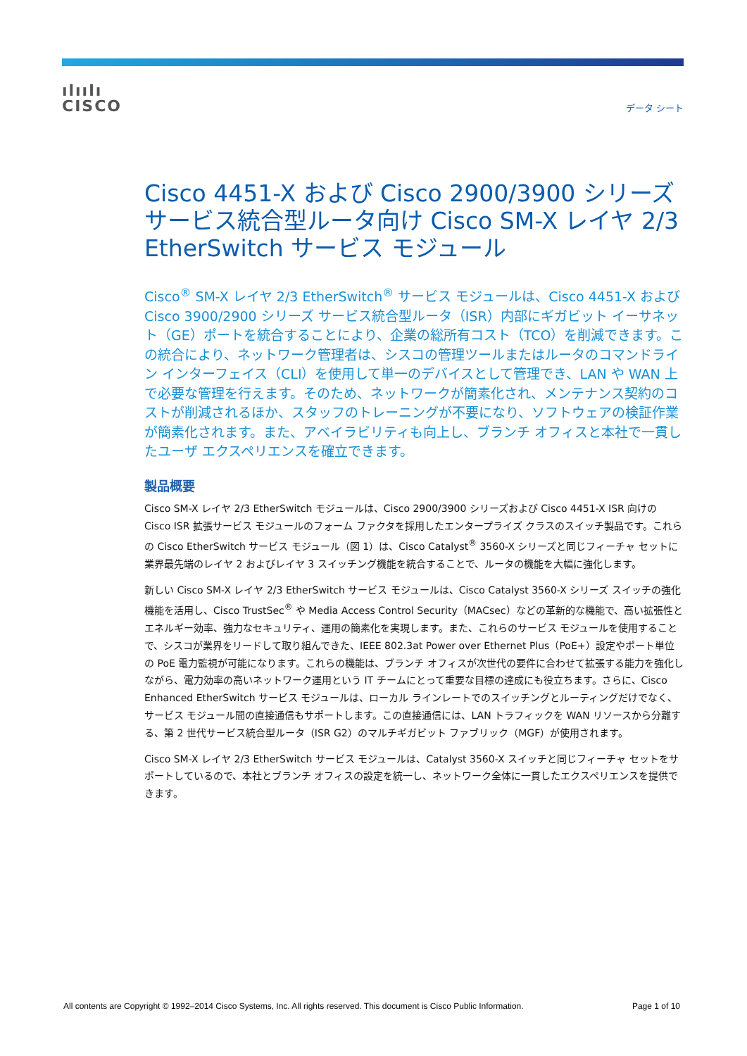ılıılı
CISCO
データ シート
Cisco 4451-X および Cisco 2900/3900 シリーズ サービス統合型ルータ向け Cisco SM-X レイヤ 2/3 EtherSwitch サービス モジュール
Cisco<sup>®</sup> SM-X レイヤ 2/3 EtherSwitch<sup>®</sup> サービス モジュールは、Cisco 4451-X および Cisco 3900/2900 シリーズ サービス統合型ルータ（ISR）内部にギガビット イーサネット（GE）ポートを統合することにより、企業の総所有コスト（TCO）を削減できます。この統合により、ネットワーク管理者は、シスコの管理ツールまたはルータのコマンドライン インターフェイス（CLI）を使用して単一のデバイスとして管理でき、LAN や WAN 上で必要な管理を行えます。そのため、ネットワークが簡素化され、メンテナンス契約のコストが削減されるほか、スタッフのトレーニングが不要になり、ソフトウェアの検証作業が簡素化されます。また、アベイラビリティも向上し、ブランチ オフィスと本社で一貫したユーザ エクスペリエンスを確立できます。
製品概要
Cisco SM-X レイヤ 2/3 EtherSwitch モジュールは、Cisco 2900/3900 シリーズおよび Cisco 4451-X ISR 向けの Cisco ISR 拡張サービス モジュールのフォーム ファクタを採用したエンタープライズ クラスのスイッチ製品です。これらの Cisco EtherSwitch サービス モジュール（図 1）は、Cisco Catalyst<sup>®</sup> 3560-X シリーズと同じフィーチャ セットに業界最先端のレイヤ 2 およびレイヤ 3 スイッチング機能を統合することで、ルータの機能を大幅に強化します。
新しい Cisco SM-X レイヤ 2/3 EtherSwitch サービス モジュールは、Cisco Catalyst 3560-X シリーズ スイッチの強化機能を活用し、Cisco TrustSec<sup>®</sup> や Media Access Control Security（MACsec）などの革新的な機能で、高い拡張性とエネルギー効率、強力なセキュリティ、運用の簡素化を実現します。また、これらのサービス モジュールを使用することで、シスコが業界をリードして取り組んできた、IEEE 802.3at Power over Ethernet Plus（PoE+）設定やポート単位の PoE 電力監視が可能になります。これらの機能は、ブランチ オフィスが次世代の要件に合わせて拡張する能力を強化しながら、電力効率の高いネットワーク運用という IT チームにとって重要な目標の達成にも役立ちます。さらに、Cisco Enhanced EtherSwitch サービス モジュールは、ローカル ラインレートでのスイッチングとルーティングだけでなく、サービス モジュール間の直接通信もサポートします。この直接通信には、LAN トラフィックを WAN リソースから分離する、第 2 世代サービス統合型ルータ（ISR G2）のマルチギガビット ファブリック（MGF）が使用されます。
Cisco SM-X レイヤ 2/3 EtherSwitch サービス モジュールは、Catalyst 3560-X スイッチと同じフィーチャ セットをサポートしているので、本社とブランチ オフィスの設定を統一し、ネットワーク全体に一貫したエクスペリエンスを提供できます。
All contents are Copyright © 1992–2014 Cisco Systems, Inc. All rights reserved. This document is Cisco Public Information. Page 1 of 10